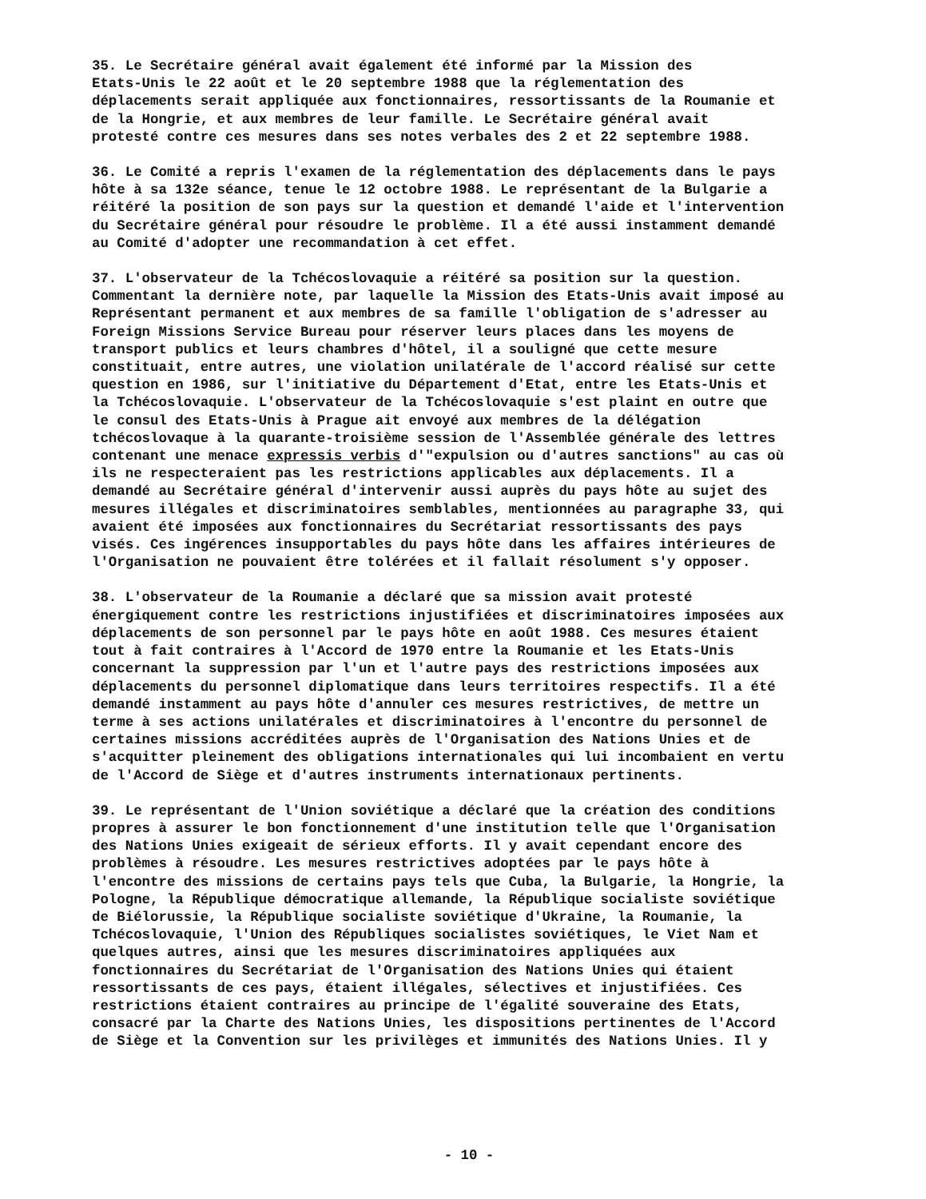35. Le Secrétaire général avait également été informé par la Mission des Etats-Unis le 22 août et le 20 septembre 1988 que la réglementation des déplacements serait appliquée aux fonctionnaires, ressortissants de la Roumanie et de la Hongrie, et aux membres de leur famille. Le Secrétaire général avait protesté contre ces mesures dans ses notes verbales des 2 et 22 septembre 1988.
36. Le Comité a repris l'examen de la réglementation des déplacements dans le pays hôte à sa 132e séance, tenue le 12 octobre 1988. Le représentant de la Bulgarie a réitéré la position de son pays sur la question et demandé l'aide et l'intervention du Secrétaire général pour résoudre le problème. Il a été aussi instamment demandé au Comité d'adopter une recommandation à cet effet.
37. L'observateur de la Tchécoslovaquie a réitéré sa position sur la question. Commentant la dernière note, par laquelle la Mission des Etats-Unis avait imposé au Représentant permanent et aux membres de sa famille l'obligation de s'adresser au Foreign Missions Service Bureau pour réserver leurs places dans les moyens de transport publics et leurs chambres d'hôtel, il a souligné que cette mesure constituait, entre autres, une violation unilatérale de l'accord réalisé sur cette question en 1986, sur l'initiative du Département d'Etat, entre les Etats-Unis et la Tchécoslovaquie. L'observateur de la Tchécoslovaquie s'est plaint en outre que le consul des Etats-Unis à Prague ait envoyé aux membres de la délégation tchécoslovaque à la quarante-troisième session de l'Assemblée générale des lettres contenant une menace expressis verbis d'"expulsion ou d'autres sanctions" au cas où ils ne respecteraient pas les restrictions applicables aux déplacements. Il a demandé au Secrétaire général d'intervenir aussi auprès du pays hôte au sujet des mesures illégales et discriminatoires semblables, mentionnées au paragraphe 33, qui avaient été imposées aux fonctionnaires du Secrétariat ressortissants des pays visés. Ces ingérences insupportables du pays hôte dans les affaires intérieures de l'Organisation ne pouvaient être tolérées et il fallait résolument s'y opposer.
38. L'observateur de la Roumanie a déclaré que sa mission avait protesté énergiquement contre les restrictions injustifiées et discriminatoires imposées aux déplacements de son personnel par le pays hôte en août 1988. Ces mesures étaient tout à fait contraires à l'Accord de 1970 entre la Roumanie et les Etats-Unis concernant la suppression par l'un et l'autre pays des restrictions imposées aux déplacements du personnel diplomatique dans leurs territoires respectifs. Il a été demandé instamment au pays hôte d'annuler ces mesures restrictives, de mettre un terme à ses actions unilatérales et discriminatoires à l'encontre du personnel de certaines missions accréditées auprès de l'Organisation des Nations Unies et de s'acquitter pleinement des obligations internationales qui lui incombaient en vertu de l'Accord de Siège et d'autres instruments internationaux pertinents.
39. Le représentant de l'Union soviétique a déclaré que la création des conditions propres à assurer le bon fonctionnement d'une institution telle que l'Organisation des Nations Unies exigeait de sérieux efforts. Il y avait cependant encore des problèmes à résoudre. Les mesures restrictives adoptées par le pays hôte à l'encontre des missions de certains pays tels que Cuba, la Bulgarie, la Hongrie, la Pologne, la République démocratique allemande, la République socialiste soviétique de Biélorussie, la République socialiste soviétique d'Ukraine, la Roumanie, la Tchécoslovaquie, l'Union des Républiques socialistes soviétiques, le Viet Nam et quelques autres, ainsi que les mesures discriminatoires appliquées aux fonctionnaires du Secrétariat de l'Organisation des Nations Unies qui étaient ressortissants de ces pays, étaient illégales, sélectives et injustifiées. Ces restrictions étaient contraires au principe de l'égalité souveraine des Etats, consacré par la Charte des Nations Unies, les dispositions pertinentes de l'Accord de Siège et la Convention sur les privilèges et immunités des Nations Unies. Il y
- 10 -